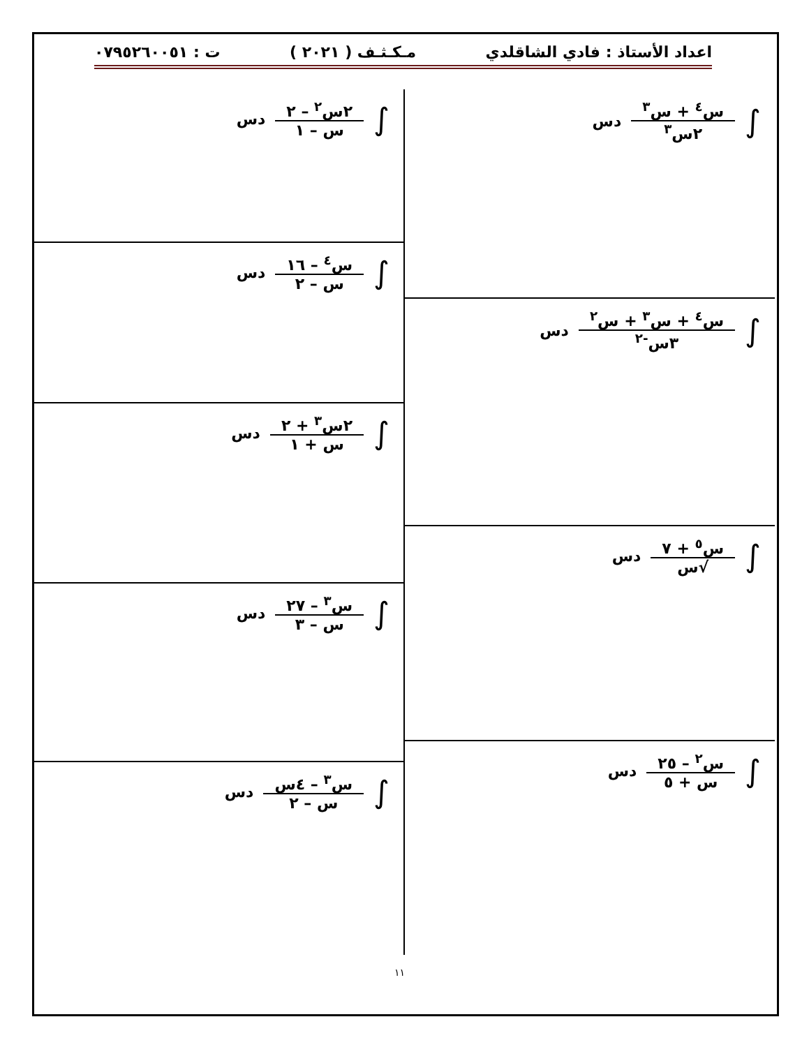اعداد الأستاذ : فادي الشاقلدي مـكـثـف ( ٢٠٢١ ) ت : ٠٧٩٥٢٦٠٠٥١
∫ س<sup>٤</sup> + س<sup>٣</sup> ٢س<sup>٣</sup> دس
∫ س<sup>٤</sup> + س<sup>٣</sup> + س<sup>٢</sup> ٣س<sup>-٢</sup> دس
∫ س<sup>٥</sup> + ٧ √س دس
∫ س<sup>٢</sup> – ٢٥ س + ٥ دس
∫ ٢س<sup>٢</sup> – ٢ س – ١ دس
∫ س<sup>٤</sup> – ١٦ س – ٢ دس
∫ ٢س<sup>٣</sup> + ٢ س + ١ دس
∫ س<sup>٣</sup> – ٢٧ س – ٣ دس
∫ س<sup>٣</sup> – ٤س س – ٢ دس
١١